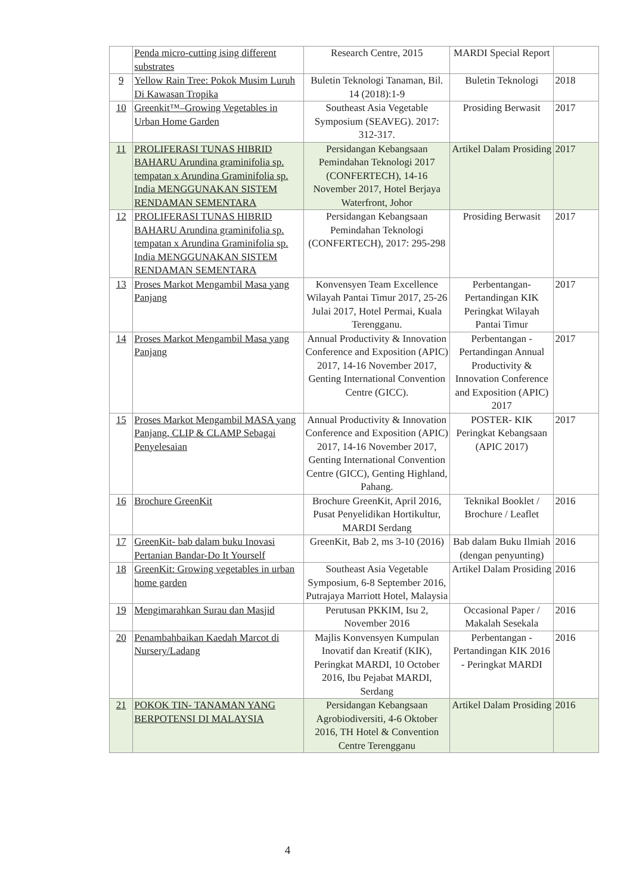| | Penda micro-cutting ising different substrates | Research Centre, 2015 | MARDI Special Report | |
| 9 | Yellow Rain Tree: Pokok Musim Luruh Di Kawasan Tropika | Buletin Teknologi Tanaman, Bil. 14 (2018):1-9 | Buletin Teknologi | 2018 |
| 10 | Greenkit™–Growing Vegetables in Urban Home Garden | Southeast Asia Vegetable Symposium (SEAVEG). 2017: 312-317. | Prosiding Berwasit | 2017 |
| 11 | PROLIFERASI TUNAS HIBRID BAHARU Arundina graminifolia sp. tempatan x Arundina Graminifolia sp. India MENGGUNAKAN SISTEM RENDAMAN SEMENTARA | Persidangan Kebangsaan Pemindahan Teknologi 2017 (CONFERTECH), 14-16 November 2017, Hotel Berjaya Waterfront, Johor | Artikel Dalam Prosiding | 2017 |
| 12 | PROLIFERASI TUNAS HIBRID BAHARU Arundina graminifolia sp. tempatan x Arundina Graminifolia sp. India MENGGUNAKAN SISTEM RENDAMAN SEMENTARA | Persidangan Kebangsaan Pemindahan Teknologi (CONFERTECH), 2017: 295-298 | Prosiding Berwasit | 2017 |
| 13 | Proses Markot Mengambil Masa yang Panjang | Konvensyen Team Excellence Wilayah Pantai Timur 2017, 25-26 Julai 2017, Hotel Permai, Kuala Terengganu. | Perbentangan-Pertandingan KIK Peringkat Wilayah Pantai Timur | 2017 |
| 14 | Proses Markot Mengambil Masa yang Panjang | Annual Productivity & Innovation Conference and Exposition (APIC) 2017, 14-16 November 2017, Genting International Convention Centre (GICC). | Perbentangan - Pertandingan Annual Productivity & Innovation Conference and Exposition (APIC) 2017 | 2017 |
| 15 | Proses Markot Mengambil MASA yang Panjang, CLIP & CLAMP Sebagai Penyelesaian | Annual Productivity & Innovation Conference and Exposition (APIC) 2017, 14-16 November 2017, Genting International Convention Centre (GICC), Genting Highland, Pahang. | POSTER- KIK Peringkat Kebangsaan (APIC 2017) | 2017 |
| 16 | Brochure GreenKit | Brochure GreenKit, April 2016, Pusat Penyelidikan Hortikultur, MARDI Serdang | Teknikal Booklet / Brochure / Leaflet | 2016 |
| 17 | GreenKit- bab dalam buku Inovasi Pertanian Bandar-Do It Yourself | GreenKit, Bab 2, ms 3-10 (2016) | Bab dalam Buku Ilmiah (dengan penyunting) | 2016 |
| 18 | GreenKit: Growing vegetables in urban home garden | Southeast Asia Vegetable Symposium, 6-8 September 2016, Putrajaya Marriott Hotel, Malaysia | Artikel Dalam Prosiding | 2016 |
| 19 | Mengimarahkan Surau dan Masjid | Perutusan PKKIM, Isu 2, November 2016 | Occasional Paper / Makalah Sesekala | 2016 |
| 20 | Penambahbaikan Kaedah Marcot di Nursery/Ladang | Majlis Konvensyen Kumpulan Inovatif dan Kreatif (KIK), Peringkat MARDI, 10 October 2016, Ibu Pejabat MARDI, Serdang | Perbentangan - Pertandingan KIK 2016 - Peringkat MARDI | 2016 |
| 21 | POKOK TIN- TANAMAN YANG BERPOTENSI DI MALAYSIA | Persidangan Kebangsaan Agrobiodiversiti, 4-6 Oktober 2016, TH Hotel & Convention Centre Terengganu | Artikel Dalam Prosiding | 2016 |
4